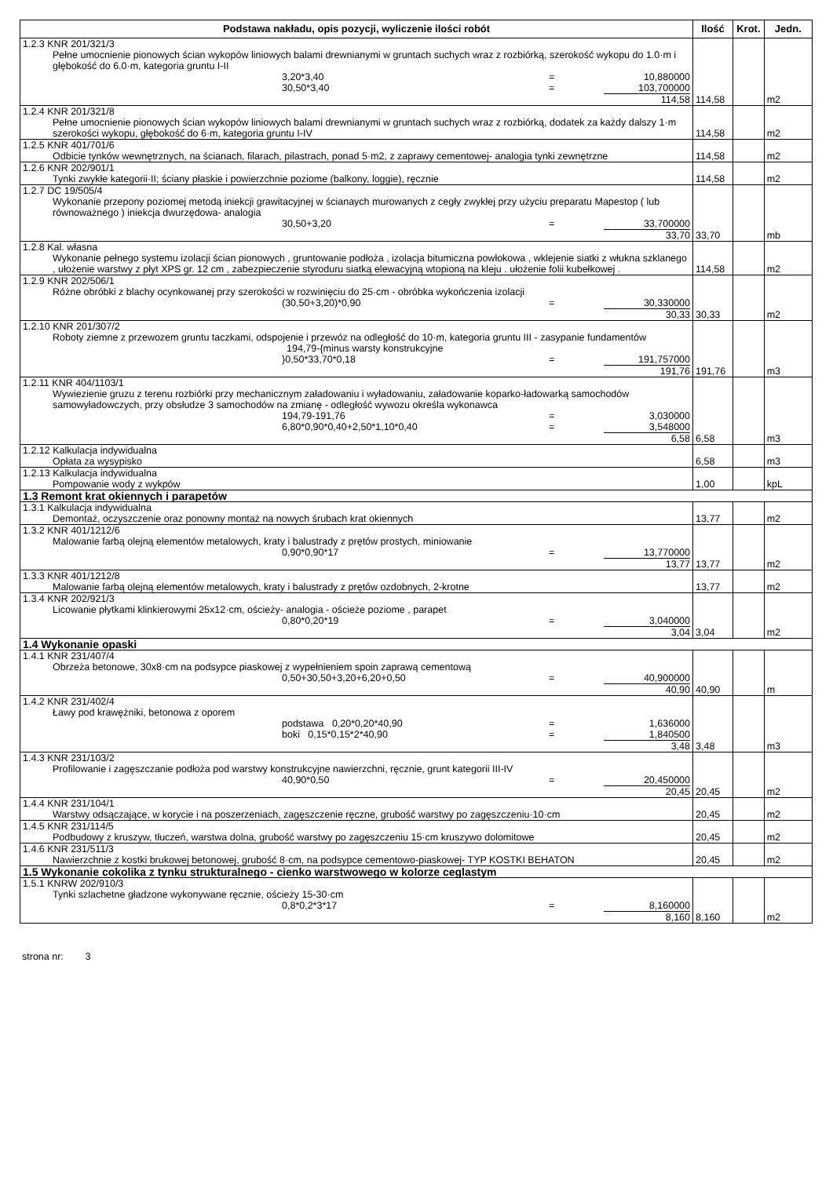| Podstawa nakładu, opis pozycji, wyliczenie ilości robót | Ilość | Krot. | Jedn. |
| --- | --- | --- | --- |
| 1.2.3 KNR 201/321/3 Pełne umocnienie pionowych ścian wykopów liniowych balami drewnianymi w gruntach suchych wraz z rozbiórką, szerokość wykopu do 1.0·m i głębokość do 6.0·m, kategoria gruntu I-II 3,20*3,40 = 10,880000 30,50*3,40 = 103,700000 114,58 | 114,58 | | m2 |
| 1.2.4 KNR 201/321/8 Pełne umocnienie pionowych ścian wykopów liniowych balami drewnianymi w gruntach suchych wraz z rozbiórką, dodatek za każdy dalszy 1·m szerokości wykopu, głębokość do 6·m, kategoria gruntu I-IV | 114,58 | | m2 |
| 1.2.5 KNR 401/701/6 Odbicie tynków wewnętrznych, na ścianach, filarach, pilastrach, ponad 5·m2, z zaprawy cementowej- analogia tynki zewnętrzne | 114,58 | | m2 |
| 1.2.6 KNR 202/901/1 Tynki zwykłe kategorii·II; ściany płaskie i powierzchnie poziome (balkony, loggie), ręcznie | 114,58 | | m2 |
| 1.2.7 DC 19/505/4 Wykonanie przepony poziomej metodą iniekcji grawitacyjnej w ścianaych murowanych z cegły zwykłej przy użyciu preparatu Mapestop ( lub równoważnego ) iniekcja dwurzędowa- analogia 30,50+3,20 = 33,700000 33,70 | 33,70 | | mb |
| 1.2.8 Kal. własna Wykonanie pełnego systemu izolacji ścian pionowych , gruntowanie podłoża , izolacja bitumiczna powłokowa , wklejenie siatki z włukna szklanego , ułożenie warstwy z płyt XPS gr. 12 cm , zabezpieczenie styroduru siatką elewacyjną wtopioną na kleju . ułożenie folii kubełkowej . | 114,58 | | m2 |
| 1.2.9 KNR 202/506/1 Różne obróbki z blachy ocynkowanej przy szerokości w rozwinięciu do 25·cm - obróbka wykończenia izolacji (30,50+3,20)*0,90 = 30,330000 30,33 | 30,33 | | m2 |
| 1.2.10 KNR 201/307/2 Roboty ziemne z przewozem gruntu taczkami, odspojenie i przewóz na odległość do 10·m, kategoria gruntu III - zasypanie fundamentów 194,79-{minus warsty konstrukcyjne }0,50*33,70*0,18 = 191,757000 191,76 | 191,76 | | m3 |
| 1.2.11 KNR 404/1103/1 Wywiezienie gruzu z terenu rozbiórki przy mechanicznym załadowaniu i wyładowaniu, załadowanie koparko-ładowarką samochodów samowyładowczych, przy obsłudze 3 samochodów na zmianę - odległość wywozu określa wykonawca 194,79-191,76 = 3,030000 6,80*0,90*0,40+2,50*1,10*0,40 = 3,548000 6,58 | 6,58 | | m3 |
| 1.2.12 Kalkulacja indywidualna Opłata za wysypisko | 6,58 | | m3 |
| 1.2.13 Kalkulacja indywidualna Pompowanie wody z wykpów | 1,00 | | kpL |
| 1.3 Remont krat okiennych i parapetów | | | |
| 1.3.1 Kalkulacja indywidualna Demontaż, oczyszczenie oraz ponowny montaż na nowych śrubach krat okiennych | 13,77 | | m2 |
| 1.3.2 KNR 401/1212/6 Malowanie farbą olejną elementów metalowych, kraty i balustrady z prętów prostych, miniowanie 0,90*0,90*17 = 13,770000 13,77 | 13,77 | | m2 |
| 1.3.3 KNR 401/1212/8 Malowanie farbą olejną elementów metalowych, kraty i balustrady z prętów ozdobnych, 2-krotne | 13,77 | | m2 |
| 1.3.4 KNR 202/921/3 Licowanie płytkami klinkierowymi 25x12·cm, ościeży- analogia - ościeże poziome , parapet 0,80*0,20*19 = 3,040000 3,04 | 3,04 | | m2 |
| 1.4 Wykonanie opaski | | | |
| 1.4.1 KNR 231/407/4 Obrzeża betonowe, 30x8·cm na podsypce piaskowej z wypełnieniem spoin zaprawą cementową 0,50+30,50+3,20+6,20+0,50 = 40,900000 40,90 | 40,90 | | m |
| 1.4.2 KNR 231/402/4 Ławy pod krawężniki, betonowa z oporem podstawa 0,20*0,20*40,90 = 1,636000 boki 0,15*0,15*2*40,90 = 1,840500 3,48 | 3,48 | | m3 |
| 1.4.3 KNR 231/103/2 Profilowanie i zagęszczanie podłoża pod warstwy konstrukcyjne nawierzchni, ręcznie, grunt kategorii III-IV 40,90*0,50 = 20,450000 20,45 | 20,45 | | m2 |
| 1.4.4 KNR 231/104/1 Warstwy odsączające, w korycie i na poszerzeniach, zagęszczenie ręczne, grubość warstwy po zagęszczeniu·10·cm | 20,45 | | m2 |
| 1.4.5 KNR 231/114/5 Podbudowy z kruszyw, tłuczeń, warstwa dolna, grubość warstwy po zagęszczeniu 15·cm kruszywo dolomitowe | 20,45 | | m2 |
| 1.4.6 KNR 231/511/3 Nawierzchnie z kostki brukowej betonowej, grubość 8·cm, na podsypce cementowo-piaskowej- TYP KOSTKI BEHATON | 20,45 | | m2 |
| 1.5 Wykonanie cokolika z tynku strukturalnego - cienko warstwowego w kolorze ceglastym | | | |
| 1.5.1 KNRW 202/910/3 Tynki szlachetne gładzone wykonywane ręcznie, ościeży 15-30·cm 0,8*0,2*3*17 = 8,160000 8,160 | 8,160 | | m2 |
strona nr: 3